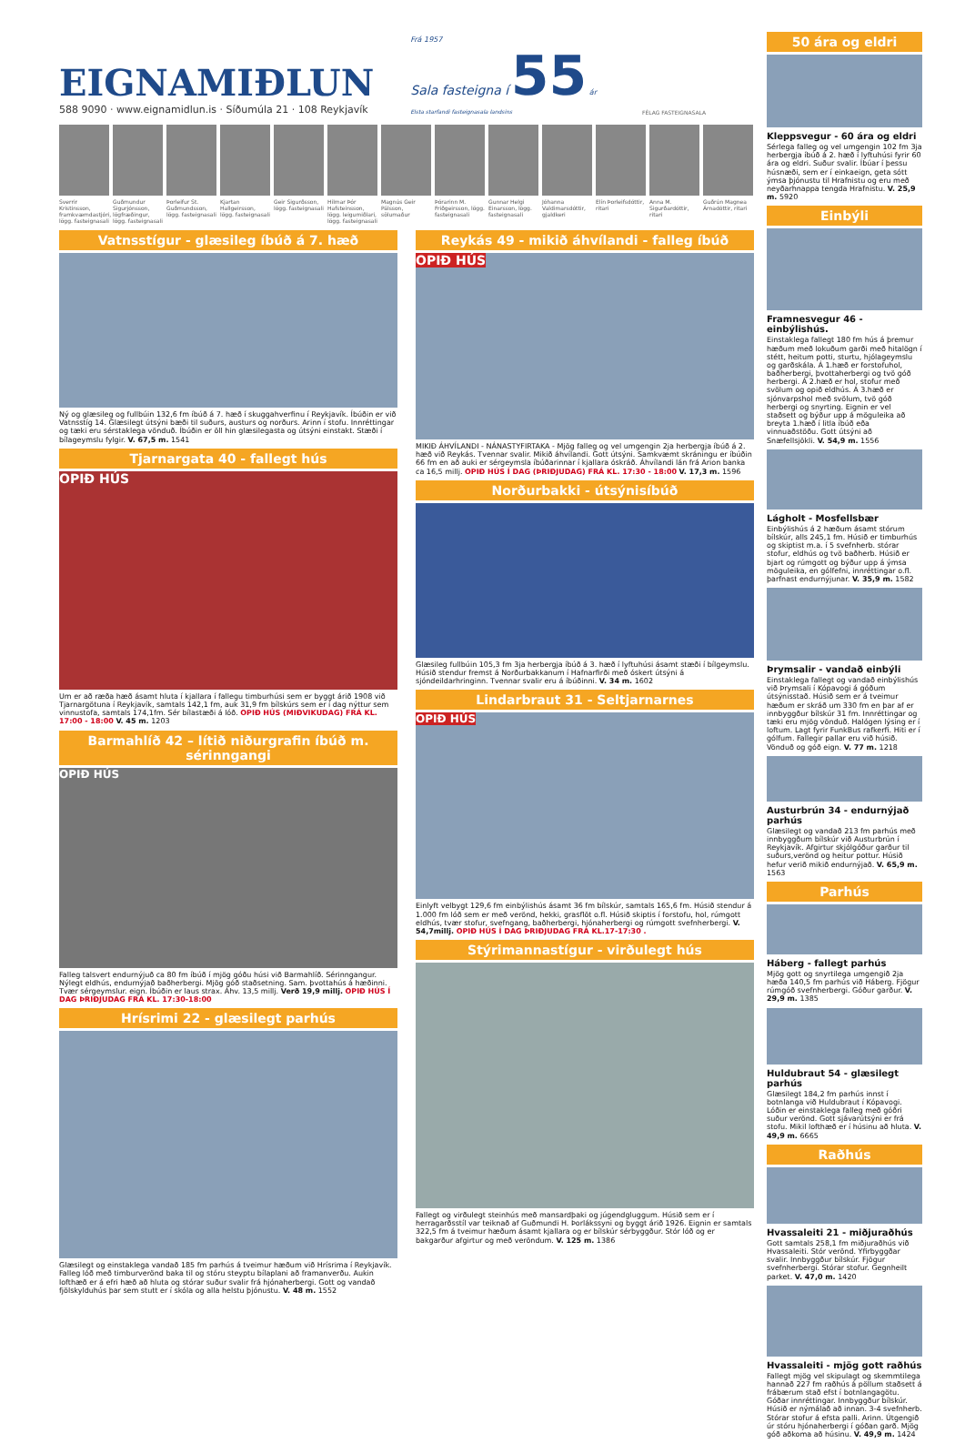EIGNAMIÐLUN
588 9090 · www.eignamidlun.is · Síðumúla 21 · 108 Reykjavík
Frá 1957
Sala fasteigna í 55 ár
Elsta starfandi fasteignasala landsins
FÉLAG FASTEIGNASALA
Sverrir Kristinsson, framkvæmdastjóri, lögg. fasteignasali
Guðmundur Sigurjónsson, lögfræðingur, lögg. fasteignasali
Þorleifur St. Guðmundsson, lögg. fasteignasali
Kjartan Hallgeirsson, lögg. fasteignasali
Geir Sigurðsson, lögg. fasteignasali
Hilmar Þór Hafsteinsson, lögg. leigumiðlari, lögg. fasteignasali
Magnús Geir Pálsson, sölumaður
Þórarinn M. Friðgeirsson, lögg. fasteignasali
Gunnar Helgi Einarsson, lögg. fasteignasali
Jóhanna Valdimarsdóttir, gjaldkeri
Elín Þorleifsdóttir, ritari
Anna M. Sigurðardóttir, ritari
Guðrún Magnea Árnadóttir, ritari
Vatnsstígur - glæsileg íbúð á 7. hæð
Ný og glæsileg og fullbúin 132,6 fm íbúð á 7. hæð í skuggahverfinu í Reykjavík. Íbúðin er við Vatnsstíg 14. Glæsilegt útsýni bæði til suðurs, austurs og norðurs. Arinn í stofu. Innréttingar og tæki eru sérstaklega vönduð. Íbúðin er öll hin glæsilegasta og útsýni einstakt. Stæði í bílageymslu fylgir. V. 67,5 m. 1541
Tjarnargata 40 - fallegt hús
OPIÐ HÚS
Um er að ræða hæð ásamt hluta í kjallara í fallegu timburhúsi sem er byggt árið 1908 við Tjarnargötuna í Reykjavík, samtals 142,1 fm, auk 31,9 fm bílskúrs sem er í dag nýttur sem vinnustofa, samtals 174,1fm. Sér bílastæði á lóð. OPIÐ HÚS (MIÐVIKUDAG) FRÁ KL. 17:00 - 18:00 V. 45 m. 1203
Barmahlíð 42 – lítið niðurgrafin íbúð m. sérinngangi
OPIÐ HÚS
Falleg talsvert endurnýjuð ca 80 fm íbúð í mjög góðu húsi við Barmahlíð. Sérinngangur. Nýlegt eldhús, endurnýjað baðherbergi. Mjög góð staðsetning. Sam. þvottahús á hæðinni. Tvær sérgeymslur. eign. Íbúðin er laus strax. Áhv. 13,5 millj. Verð 19,9 millj. OPIÐ HÚS Í DAG ÞRIÐJUDAG FRÁ KL. 17:30-18:00
Hrísrimi 22 - glæsilegt parhús
Glæsilegt og einstaklega vandað 185 fm parhús á tveimur hæðum við Hrísrima í Reykjavík. Falleg lóð með timburverönd baka til og stóru steyptu bílaplani að framanverðu. Aukin lofthæð er á efri hæð að hluta og stórar suður svalir frá hjónaherbergi. Gott og vandað fjölskylduhús þar sem stutt er í skóla og alla helstu þjónustu. V. 48 m. 1552
Reykás 49 - mikið áhvílandi - falleg íbúð
OPIÐ HÚS
MIKIÐ ÁHVÍLANDI - NÁNASTYFIRTAKA - Mjög falleg og vel umgengin 2ja herbergja íbúð á 2. hæð við Reykás. Tvennar svalir. Mikið áhvílandi. Gott útsýni. Samkvæmt skráningu er íbúðin 66 fm en að auki er sérgeymsla íbúðarinnar í kjallara óskráð. Áhvílandi lán frá Arion banka ca 16,5 millj. OPIÐ HÚS Í DAG (ÞRIÐJUDAG) FRÁ KL. 17:30 - 18:00 V. 17,3 m. 1596
Norðurbakki - útsýnisíbúð
Glæsileg fullbúin 105,3 fm 3ja herbergja íbúð á 3. hæð í lyftuhúsi ásamt stæði í bílgeymslu. Húsið stendur fremst á Norðurbakkanum í Hafnarfirði með óskert útsýni á sjóndeildarhringinn. Tvennar svalir eru á íbúðinni. V. 34 m. 1602
Lindarbraut 31 - Seltjarnarnes
OPIÐ HÚS
Einlyft velbygt 129,6 fm einbýlishús ásamt 36 fm bílskúr, samtals 165,6 fm. Húsið stendur á 1.000 fm lóð sem er með verönd, hekki, grasflöt o.fl. Húsið skiptis í forstofu, hol, rúmgott eldhús, tvær stofur, svefngang, baðherbergi, hjónaherbergi og rúmgott svefnherbergi. V. 54,7millj. OPIÐ HÚS Í DAG ÞRIÐJUDAG FRÁ KL.17-17:30 .
Stýrimannastígur - virðulegt hús
Fallegt og virðulegt steinhús með mansardþaki og júgendgluggum. Húsið sem er í herragarðsstíl var teiknað af Guðmundi H. Þorlákssyni og byggt árið 1926. Eignin er samtals 322,5 fm á tveimur hæðum ásamt kjallara og er bílskúr sérbyggður. Stór lóð og er bakgarður afgirtur og með veröndum. V. 125 m. 1386
50 ára og eldri
Kleppsvegur - 60 ára og eldri
Sérlega falleg og vel umgengin 102 fm 3ja herbergja íbúð á 2. hæð í lyftuhúsi fyrir 60 ára og eldri. Suður svalir. Íbúar í þessu húsnæði, sem er í einkaeign, geta sótt ýmsa þjónustu til Hrafnistu og eru með neyðarhnappa tengda Hrafnistu. V. 25,9 m. 5920
Einbýli
Framnesvegur 46 - einbýlishús.
Einstaklega fallegt 180 fm hús á þremur hæðum með lokuðum garði með hitalögn í stétt, heitum potti, sturtu, hjólageymslu og garðskála. Á 1.hæð er forstofuhol, baðherbergi, þvottaherbergi og tvö góð herbergi. Á 2.hæð er hol, stofur með svölum og opið eldhús. Á 3.hæð er sjónvarpshol með svölum, tvö góð herbergi og snyrting. Eignin er vel staðsett og býður upp á möguleika að breyta 1.hæð í litla íbúð eða vinnuaðstöðu. Gott útsýni að Snæfellsjökli. V. 54,9 m. 1556
Lágholt - Mosfellsbær
Einbýlishús á 2 hæðum ásamt stórum bílskúr, alls 245,1 fm. Húsið er timburhús og skiptist m.a. í 5 svefnherb. stórar stofur, eldhús og tvö baðherb. Húsið er bjart og rúmgott og býður upp á ýmsa möguleika, en gólfefni, innréttingar o.fl. þarfnast endurnýjunar. V. 35,9 m. 1582
Þrymsalir - vandað einbýli
Einstaklega fallegt og vandað einbýlishús við Þrymsali í Kópavogi á góðum útsýnisstað. Húsið sem er á tveimur hæðum er skráð um 330 fm en þar af er innbyggður bílskúr 31 fm. Innréttingar og tæki eru mjög vönduð. Halógen lýsing er í loftum. Lagt fyrir FunkBus rafkerfi. Hiti er í gólfum. Fallegir pallar eru við húsið. Vönduð og góð eign. V. 77 m. 1218
Austurbrún 34 - endurnýjað parhús
Glæsilegt og vandað 213 fm parhús með innbyggðum bílskúr við Austurbrún í Reykjavík. Afgirtur skjólgóður garður til suðurs,verönd og heitur pottur. Húsið hefur verið mikið endurnýjað. V. 65,9 m. 1563
Parhús
Háberg - fallegt parhús
Mjög gott og snyrtilega umgengið 2ja hæða 140,5 fm parhús við Háberg. Fjögur rúmgóð svefnherbergi. Góður garður. V. 29,9 m. 1385
Huldubraut 54 - glæsilegt parhús
Glæsilegt 184,2 fm parhús innst í botnlanga við Huldubraut í Kópavogi. Lóðin er einstaklega falleg með góðri suður verönd. Gott sjávarútsýni er frá stofu. Mikil lofthæð er í húsinu að hluta. V. 49,9 m. 6665
Raðhús
Hvassaleiti 21 - miðjuraðhús
Gott samtals 258,1 fm miðjuraðhús við Hvassaleiti. Stór verönd. Yfirbyggðar svalir. Innbyggður bílskúr. Fjögur svefnherbergi. Stórar stofur. Gegnheilt parket. V. 47,0 m. 1420
Hvassaleiti - mjög gott raðhús
Fallegt mjög vel skipulagt og skemmtilega hannað 227 fm raðhús á pöllum staðsett á frábærum stað efst í botnlangagötu. Góðar innréttingar. Innbyggður bílskúr. Húsið er nýmálað að innan. 3-4 svefnherb. Stórar stofur á efsta palli. Arinn. Útgengið úr stóru hjónaherbergi í góðan garð. Mjög góð aðkoma að húsinu. V. 49,9 m. 1424